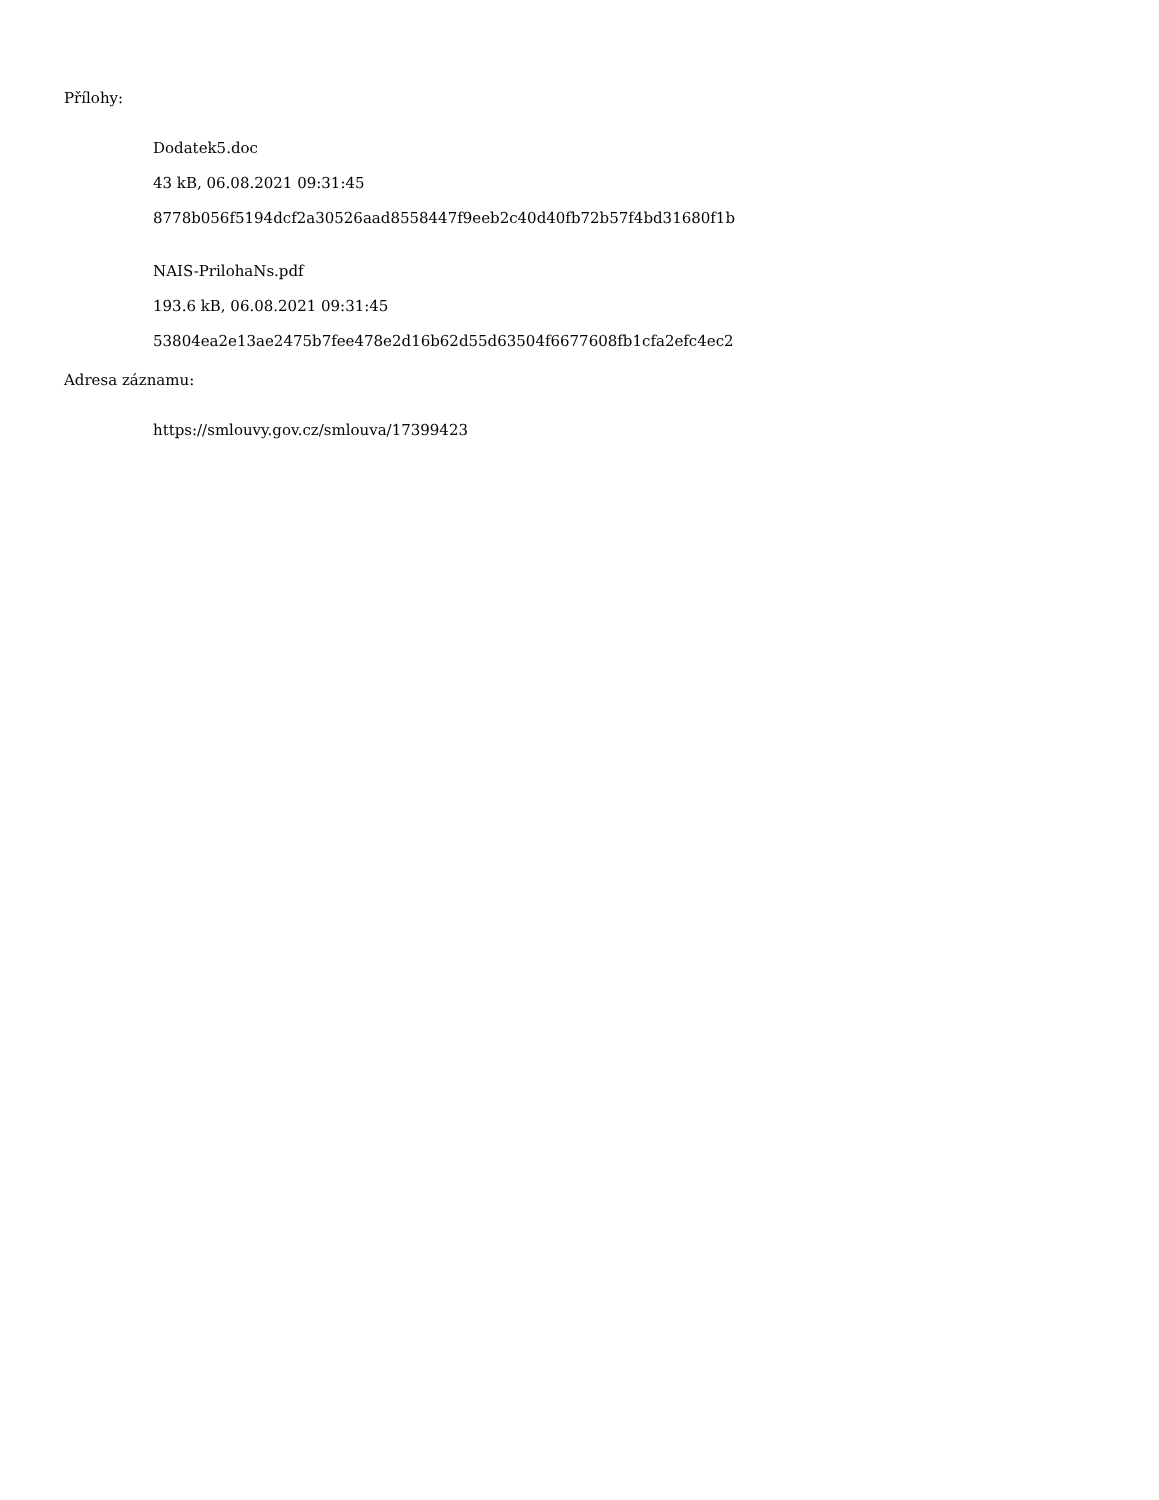Přílohy:
Dodatek5.doc
43 kB, 06.08.2021 09:31:45
8778b056f5194dcf2a30526aad8558447f9eeb2c40d40fb72b57f4bd31680f1b
NAIS-PrilohaNs.pdf
193.6 kB, 06.08.2021 09:31:45
53804ea2e13ae2475b7fee478e2d16b62d55d63504f6677608fb1cfa2efc4ec2
Adresa záznamu:
https://smlouvy.gov.cz/smlouva/17399423